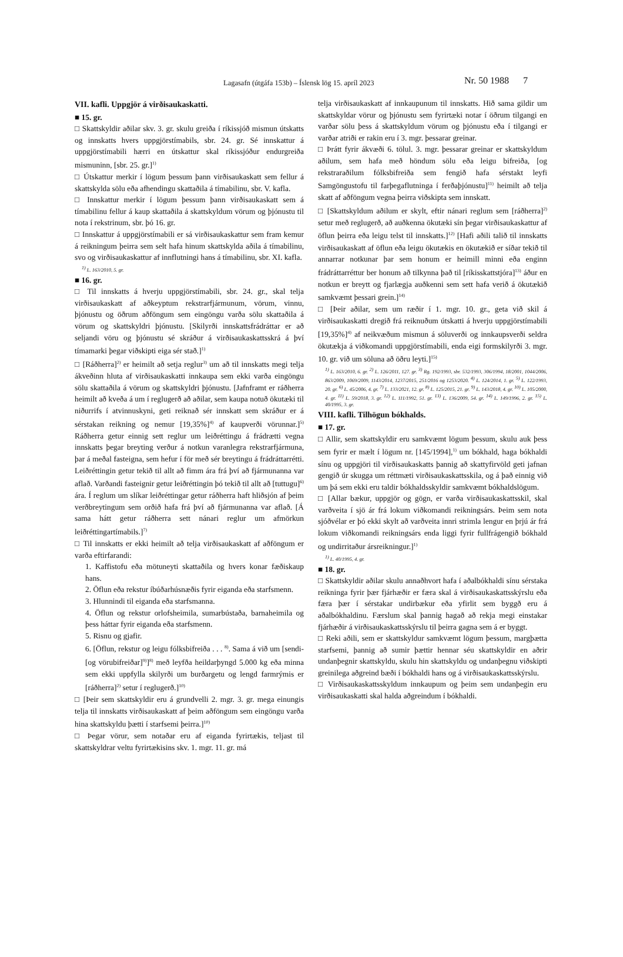Lagasafn (útgáfa 153b) – Íslensk lög 15. apríl 2023 Nr. 50 1988 7
VII. kafli. Uppgjör á virðisaukaskatti.
■ 15. gr.
□ Skattskyldir aðilar skv. 3. gr. skulu greiða í ríkissjóð mismun útskatts og innskatts hvers uppgjörstímabils, sbr. 24. gr. Sé innskattur á uppgjörstímabili hærri en útskattur skal ríkissjóður endurgreiða mismuninn, [sbr. 25. gr.]<sup>1)</sup>
□ Útskattur merkir í lögum þessum þann virðisaukaskatt sem fellur á skattskylda sölu eða afhendingu skattaðila á tímabilinu, sbr. V. kafla.
□ Innskattur merkir í lögum þessum þann virðisaukaskatt sem á tímabilinu fellur á kaup skattaðila á skattskyldum vörum og þjónustu til nota í rekstrinum, sbr. þó 16. gr.
□ Innskattur á uppgjörstímabili er sá virðisaukaskattur sem fram kemur á reikningum þeirra sem selt hafa hinum skattskylda aðila á tímabilinu, svo og virðisaukaskattur af innflutningi hans á tímabilinu, sbr. XI. kafla.
<sup>1)</sup> L. 163/2010, 5. gr.
■ 16. gr.
□ Til innskatts á hverju uppgjörstímabili, sbr. 24. gr., skal telja virðisaukaskatt af aðkeyptum rekstrarfjármunum, vörum, vinnu, þjónustu og öðrum aðföngum sem eingöngu varða sölu skattaðila á vörum og skattskyldri þjónustu. [Skilyrði innskattsfrádráttar er að seljandi vöru og þjónustu sé skráður á virðisaukaskattsskrá á því tímamarki þegar viðskipti eiga sér stað.]<sup>1)</sup>
□ [Ráðherra]<sup>2)</sup> er heimilt að setja reglur<sup>3)</sup> um að til innskatts megi telja ákveðinn hluta af virðisaukaskatti innkaupa sem ekki varða eingöngu sölu skattaðila á vörum og skattskyldri þjónustu. [Jafnframt er ráðherra heimilt að kveða á um í reglugerð að aðilar, sem kaupa notuð ökutæki til niðurrifs í atvinnuskyni, geti reiknað sér innskatt sem skráður er á sérstakan reikning og nemur [19,35%]<sup>4)</sup> af kaupverði vörunnar.]<sup>5)</sup> Ráðherra getur einnig sett reglur um leiðréttingu á frádrætti vegna innskatts þegar breyting verður á notkun varanlegra rekstrarfjármuna, þar á meðal fasteigna, sem hefur í för með sér breytingu á frádráttarrétti. Leiðréttingin getur tekið til allt að fimm ára frá því að fjármunanna var aflað. Varðandi fasteignir getur leiðréttingin þó tekið til allt að [tuttugu]<sup>6)</sup> ára. Í reglum um slíkar leiðréttingar getur ráðherra haft hliðsjón af þeim verðbreytingum sem orðið hafa frá því að fjármunanna var aflað. [Á sama hátt getur ráðherra sett nánari reglur um afmörkun leiðréttingartímabils.]<sup>7)</sup>
□ Til innskatts er ekki heimilt að telja virðisaukaskatt af aðföngum er varða eftirfarandi:
1. Kaffistofu eða mötuneyti skattaðila og hvers konar fæðiskaup hans.
2. Öflun eða rekstur íbúðarhúsnæðis fyrir eiganda eða starfsmenn.
3. Hlunnindi til eiganda eða starfsmanna.
4. Öflun og rekstur orlofsheimila, sumarbústaða, barnaheimila og þess háttar fyrir eiganda eða starfsmenn.
5. Risnu og gjafir.
6. [Öflun, rekstur og leigu fólksbifreiða . . . <sup>8)</sup>. Sama á við um [sendi- [og vörubifreiðar]<sup>9)</sup>]<sup>8)</sup> með leyfða heildarþyngd 5.000 kg eða minna sem ekki uppfylla skilyrði um burðargetu og lengd farmrýmis er [ráðherra]<sup>2)</sup> setur í reglugerð.]<sup>10)</sup>
□ [Þeir sem skattskyldir eru á grundvelli 2. mgr. 3. gr. mega einungis telja til innskatts virðisaukaskatt af þeim aðföngum sem eingöngu varða hina skattskyldu þætti í starfsemi þeirra.]<sup>10)</sup>
□ Þegar vörur, sem notaðar eru af eiganda fyrirtækis, teljast til skattskyldrar veltu fyrirtækisins skv. 1. mgr. 11. gr. má
telja virðisaukaskatt af innkaupunum til innskatts. Hið sama gildir um skattskyldar vörur og þjónustu sem fyrirtæki notar í öðrum tilgangi en varðar sölu þess á skattskyldum vörum og þjónustu eða í tilgangi er varðar atriði er rakin eru í 3. mgr. þessarar greinar.
□ Þrátt fyrir ákvæði 6. tölul. 3. mgr. þessarar greinar er skattskyldum aðilum, sem hafa með höndum sölu eða leigu bifreiða, [og rekstraraðilum fólksbifreiða sem fengið hafa sérstakt leyfi Samgöngustofu til farþegaflutninga í ferðaþjónustu]<sup>11)</sup> heimilt að telja skatt af aðföngum vegna þeirra viðskipta sem innskatt.
□ [Skattskyldum aðilum er skylt, eftir nánari reglum sem [ráðherra]<sup>2)</sup> setur með reglugerð, að auðkenna ökutæki sín þegar virðisaukaskattur af öflun þeirra eða leigu telst til innskatts.]<sup>12)</sup> [Hafi aðili talið til innskatts virðisaukaskatt af öflun eða leigu ökutækis en ökutækið er síðar tekið til annarrar notkunar þar sem honum er heimill minni eða enginn frádráttarréttur ber honum að tilkynna það til [ríkisskattstjóra]<sup>13)</sup> áður en notkun er breytt og fjarlægja auðkenni sem sett hafa verið á ökutækið samkvæmt þessari grein.]<sup>14)</sup>
□ [Þeir aðilar, sem um ræðir í 1. mgr. 10. gr., geta við skil á virðisaukaskatti dregið frá reiknuðum útskatti á hverju uppgjörstímabili [19,35%]<sup>4)</sup> af neikvæðum mismun á söluverði og innkaupsverði seldra ökutækja á viðkomandi uppgjörstímabili, enda eigi formskilyrði 3. mgr. 10. gr. við um söluna að öðru leyti.]<sup>15)</sup>
<sup>1)</sup> L. 163/2010, 6. gr. <sup>2)</sup> L. 126/2011, 127. gr. <sup>3)</sup> Rg. 192/1993, sbr. 532/1993, 306/1994, 18/2001, 1044/2006, 863/2009, 1069/2009, 1143/2014, 1237/2015, 251/2016 og 1253/2020. <sup>4)</sup> L. 124/2014, 1. gr. <sup>5)</sup> L. 122/1993, 20. gr. <sup>6)</sup> L. 45/2006, 4. gr. <sup>7)</sup> L. 133/2021, 12. gr. <sup>8)</sup> L. 125/2015, 21. gr. <sup>9)</sup> L. 143/2018, 4. gr. <sup>10)</sup> L. 105/2000, 4. gr. <sup>11)</sup> L. 59/2018, 3. gr. <sup>12)</sup> L. 111/1992, 51. gr. <sup>13)</sup> L. 136/2009, 54. gr. <sup>14)</sup> L. 149/1996, 2. gr. <sup>15)</sup> L. 40/1995, 3. gr.
VIII. kafli. Tilhögun bókhalds.
■ 17. gr.
□ Allir, sem skattskyldir eru samkvæmt lögum þessum, skulu auk þess sem fyrir er mælt í lögum nr. [145/1994],<sup>1)</sup> um bókhald, haga bókhaldi sínu og uppgjöri til virðisaukaskatts þannig að skattyfirvöld geti jafnan gengið úr skugga um réttmæti virðisaukaskattsskila, og á það einnig við um þá sem ekki eru taldir bókhaldsskyldir samkvæmt bókhaldslögum.
□ [Allar bækur, uppgjör og gögn, er varða virðisaukaskattsskil, skal varðveita í sjö ár frá lokum viðkomandi reikningsárs. Þeim sem nota sjóðvélar er þó ekki skylt að varðveita innri strimla lengur en þrjú ár frá lokum viðkomandi reikningsárs enda liggi fyrir fullfrágengið bókhald og undirritaður ársreikningur.]<sup>1)</sup>
<sup>1)</sup> L. 40/1995, 4. gr.
■ 18. gr.
□ Skattskyldir aðilar skulu annaðhvort hafa í aðalbókhaldi sínu sérstaka reikninga fyrir þær fjárhæðir er færa skal á virðisaukaskattsskýrslu eða færa þær í sérstakar undirbækur eða yfirlit sem byggð eru á aðalbókhaldinu. Færslum skal þannig hagað að rekja megi einstakar fjárhæðir á virðisaukaskattsskýrslu til þeirra gagna sem á er byggt.
□ Reki aðili, sem er skattskyldur samkvæmt lögum þessum, margþætta starfsemi, þannig að sumir þættir hennar séu skattskyldir en aðrir undanþegnir skattskyldu, skulu hin skattskyldu og undanþegnu viðskipti greinilega aðgreind bæði í bókhaldi hans og á virðisaukaskattsskýrslu.
□ Virðisaukaskattsskyldum innkaupum og þeim sem undanþegin eru virðisaukaskatti skal halda aðgreindum í bókhaldi.